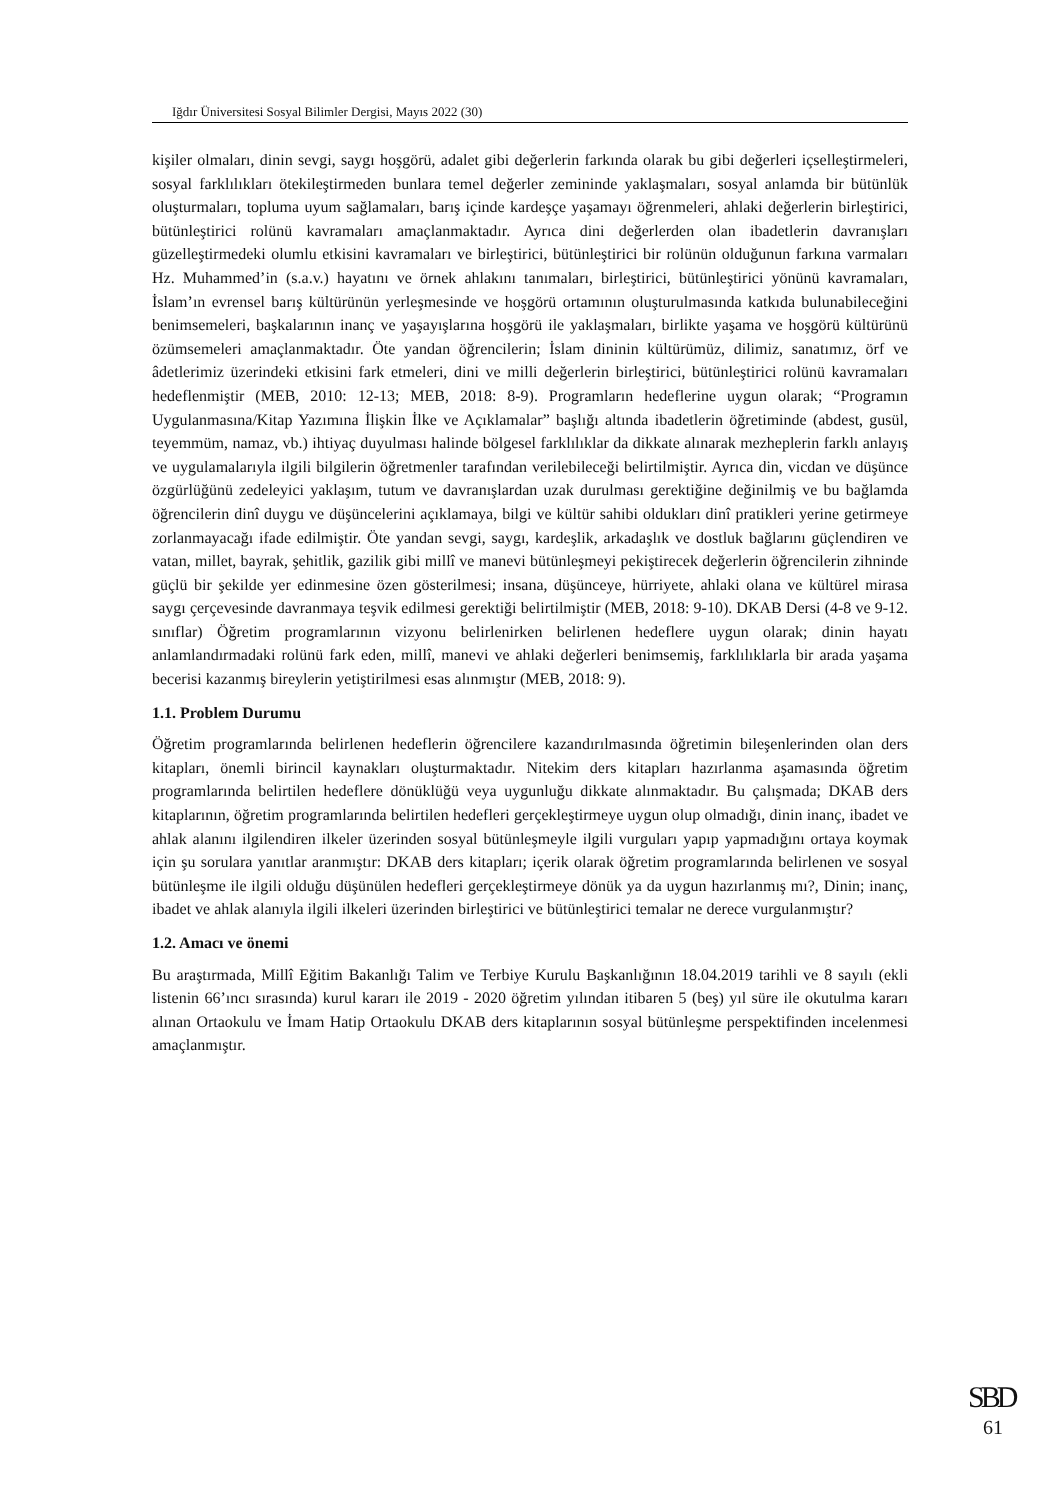Iğdır Üniversitesi Sosyal Bilimler Dergisi, Mayıs 2022 (30)
kişiler olmaları, dinin sevgi, saygı hoşgörü, adalet gibi değerlerin farkında olarak bu gibi değerleri içselleştirmeleri, sosyal farklılıkları ötekileştirmeden bunlara temel değerler zemininde yaklaşmaları, sosyal anlamda bir bütünlük oluşturmaları, topluma uyum sağlamaları, barış içinde kardeşçe yaşamayı öğrenmeleri, ahlaki değerlerin birleştirici, bütünleştirici rolünü kavramaları amaçlanmaktadır. Ayrıca dini değerlerden olan ibadetlerin davranışları güzelleştirmedeki olumlu etkisini kavramaları ve birleştirici, bütünleştirici bir rolünün olduğunun farkına varmaları Hz. Muhammed’in (s.a.v.) hayatını ve örnek ahlakını tanımaları, birleştirici, bütünleştirici yönünü kavramaları, İslam’ın evrensel barış kültürünün yerleşmesinde ve hoşgörü ortamının oluşturulmasında katkıda bulunabileceğini benimsemeleri, başkalarının inanç ve yaşayışlarına hoşgörü ile yaklaşmaları, birlikte yaşama ve hoşgörü kültürünü özümsemeleri amaçlanmaktadır. Öte yandan öğrencilerin; İslam dininin kültürümüz, dilimiz, sanatımız, örf ve âdetlerimiz üzerindeki etkisini fark etmeleri, dini ve milli değerlerin birleştirici, bütünleştirici rolünü kavramaları hedeflenmiştir (MEB, 2010: 12-13; MEB, 2018: 8-9). Programların hedeflerine uygun olarak; “Programın Uygulanmasına/Kitap Yazımına İlişkin İlke ve Açıklamalar” başlığı altında ibadetlerin öğretiminde (abdest, gusül, teyemmüm, namaz, vb.) ihtiyaç duyulması halinde bölgesel farklılıklar da dikkate alınarak mezheplerin farklı anlayış ve uygulamalarıyla ilgili bilgilerin öğretmenler tarafından verilebileceği belirtilmiştir. Ayrıca din, vicdan ve düşünce özgürlüğünü zedeleyici yaklaşım, tutum ve davranışlardan uzak durulması gerektiğine değinilmiş ve bu bağlamda öğrencilerin dinî duygu ve düşüncelerini açıklamaya, bilgi ve kültür sahibi oldukları dinî pratikleri yerine getirmeye zorlanmayacağı ifade edilmiştir. Öte yandan sevgi, saygı, kardeşlik, arkadaşlık ve dostluk bağlarını güçlendiren ve vatan, millet, bayrak, şehitlik, gazilik gibi millî ve manevi bütünleşmeyi pekiştirecek değerlerin öğrencilerin zihninde güçlü bir şekilde yer edinmesine özen gösterilmesi; insana, düşünceye, hürriyete, ahlaki olana ve kültürel mirasa saygı çerçevesinde davranmaya teşvik edilmesi gerektiği belirtilmiştir (MEB, 2018: 9-10). DKAB Dersi (4-8 ve 9-12. sınıflar) Öğretim programlarının vizyonu belirlenirken belirlenen hedeflere uygun olarak; dinin hayatı anlamlandırmadaki rolünü fark eden, millî, manevi ve ahlaki değerleri benimsemiş, farklılıklarla bir arada yaşama becerisi kazanmış bireylerin yetiştirilmesi esas alınmıştır (MEB, 2018: 9).
1.1. Problem Durumu
Öğretim programlarında belirlenen hedeflerin öğrencilere kazandırılmasında öğretimin bileşenlerinden olan ders kitapları, önemli birincil kaynakları oluşturmaktadır. Nitekim ders kitapları hazırlanma aşamasında öğretim programlarında belirtilen hedeflere dönüklüğü veya uygunluğu dikkate alınmaktadır. Bu çalışmada; DKAB ders kitaplarının, öğretim programlarında belirtilen hedefleri gerçekleştirmeye uygun olup olmadığı, dinin inanç, ibadet ve ahlak alanını ilgilendiren ilkeler üzerinden sosyal bütünleşmeyle ilgili vurguları yapıp yapmadığını ortaya koymak için şu sorulara yanıtlar aranmıştır: DKAB ders kitapları; içerik olarak öğretim programlarında belirlenen ve sosyal bütünleşme ile ilgili olduğu düşünülen hedefleri gerçekleştirmeye dönük ya da uygun hazırlanmış mı?, Dinin; inanç, ibadet ve ahlak alanıyla ilgili ilkeleri üzerinden birleştirici ve bütünleştirici temalar ne derece vurgulanmıştır?
1.2. Amacı ve önemi
Bu araştırmada, Millî Eğitim Bakanlığı Talim ve Terbiye Kurulu Başkanlığının 18.04.2019 tarihli ve 8 sayılı (ekli listenin 66’ıncı sırasında) kurul kararı ile 2019 - 2020 öğretim yılından itibaren 5 (beş) yıl süre ile okutulma kararı alınan Ortaokulu ve İmam Hatip Ortaokulu DKAB ders kitaplarının sosyal bütünleşme perspektifinden incelenmesi amaçlanmıştır.
SBD
61